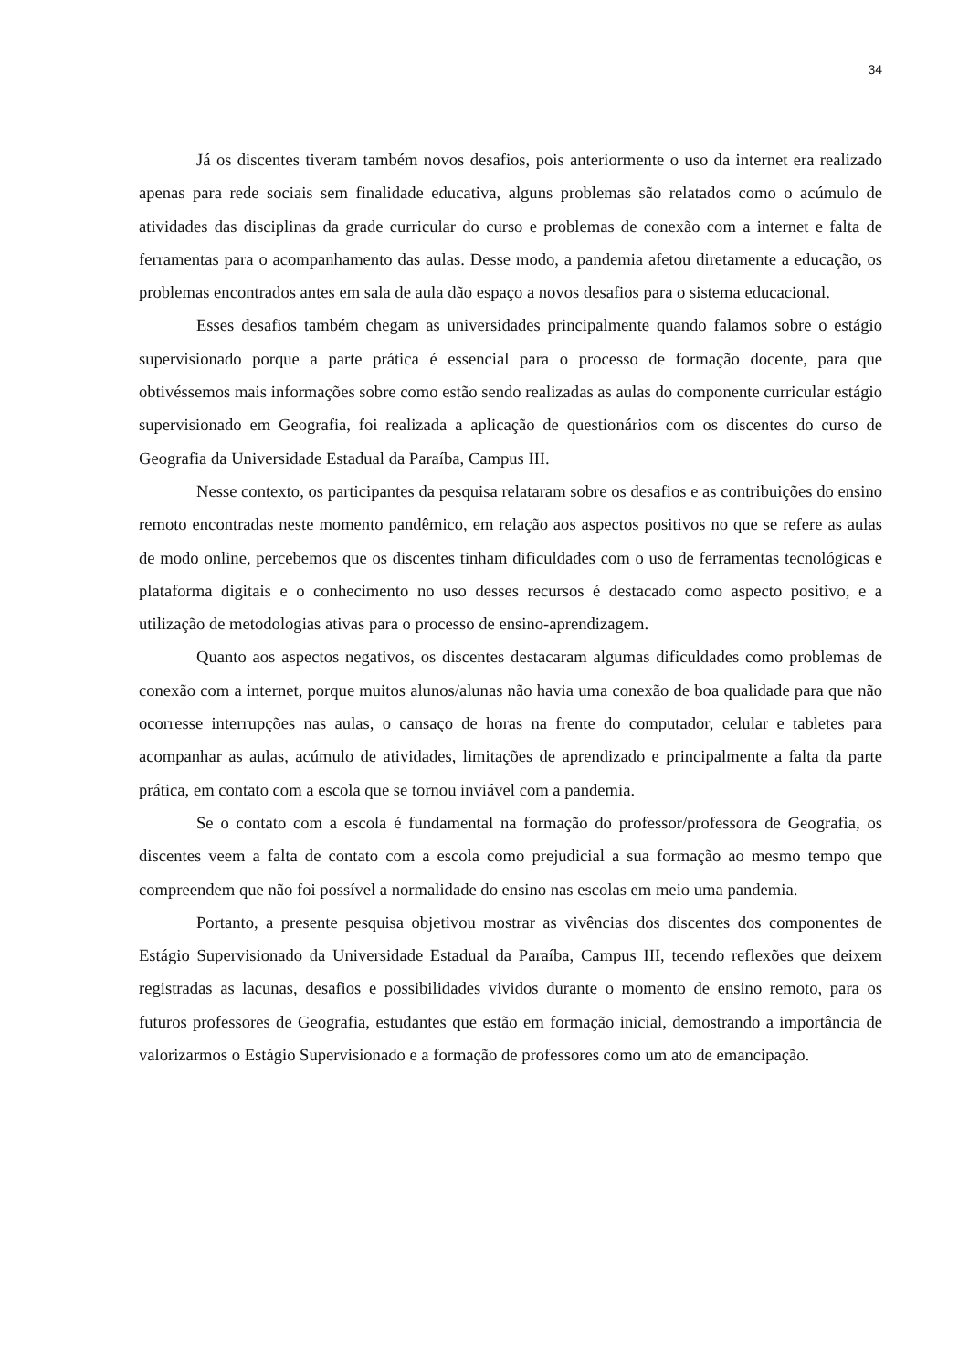34
Já os discentes tiveram também novos desafios, pois anteriormente o uso da internet era realizado apenas para rede sociais sem finalidade educativa, alguns problemas são relatados como o acúmulo de atividades das disciplinas da grade curricular do curso e problemas de conexão com a internet e falta de ferramentas para o acompanhamento das aulas. Desse modo, a pandemia afetou diretamente a educação, os problemas encontrados antes em sala de aula dão espaço a novos desafios para o sistema educacional.
Esses desafios também chegam as universidades principalmente quando falamos sobre o estágio supervisionado porque a parte prática é essencial para o processo de formação docente, para que obtivéssemos mais informações sobre como estão sendo realizadas as aulas do componente curricular estágio supervisionado em Geografia, foi realizada a aplicação de questionários com os discentes do curso de Geografia da Universidade Estadual da Paraíba, Campus III.
Nesse contexto, os participantes da pesquisa relataram sobre os desafios e as contribuições do ensino remoto encontradas neste momento pandêmico, em relação aos aspectos positivos no que se refere as aulas de modo online, percebemos que os discentes tinham dificuldades com o uso de ferramentas tecnológicas e plataforma digitais e o conhecimento no uso desses recursos é destacado como aspecto positivo, e a utilização de metodologias ativas para o processo de ensino-aprendizagem.
Quanto aos aspectos negativos, os discentes destacaram algumas dificuldades como problemas de conexão com a internet, porque muitos alunos/alunas não havia uma conexão de boa qualidade para que não ocorresse interrupções nas aulas, o cansaço de horas na frente do computador, celular e tabletes para acompanhar as aulas, acúmulo de atividades, limitações de aprendizado e principalmente a falta da parte prática, em contato com a escola que se tornou inviável com a pandemia.
Se o contato com a escola é fundamental na formação do professor/professora de Geografia, os discentes veem a falta de contato com a escola como prejudicial a sua formação ao mesmo tempo que compreendem que não foi possível a normalidade do ensino nas escolas em meio uma pandemia.
Portanto, a presente pesquisa objetivou mostrar as vivências dos discentes dos componentes de Estágio Supervisionado da Universidade Estadual da Paraíba, Campus III, tecendo reflexões que deixem registradas as lacunas, desafios e possibilidades vividos durante o momento de ensino remoto, para os futuros professores de Geografia, estudantes que estão em formação inicial, demostrando a importância de valorizarmos o Estágio Supervisionado e a formação de professores como um ato de emancipação.